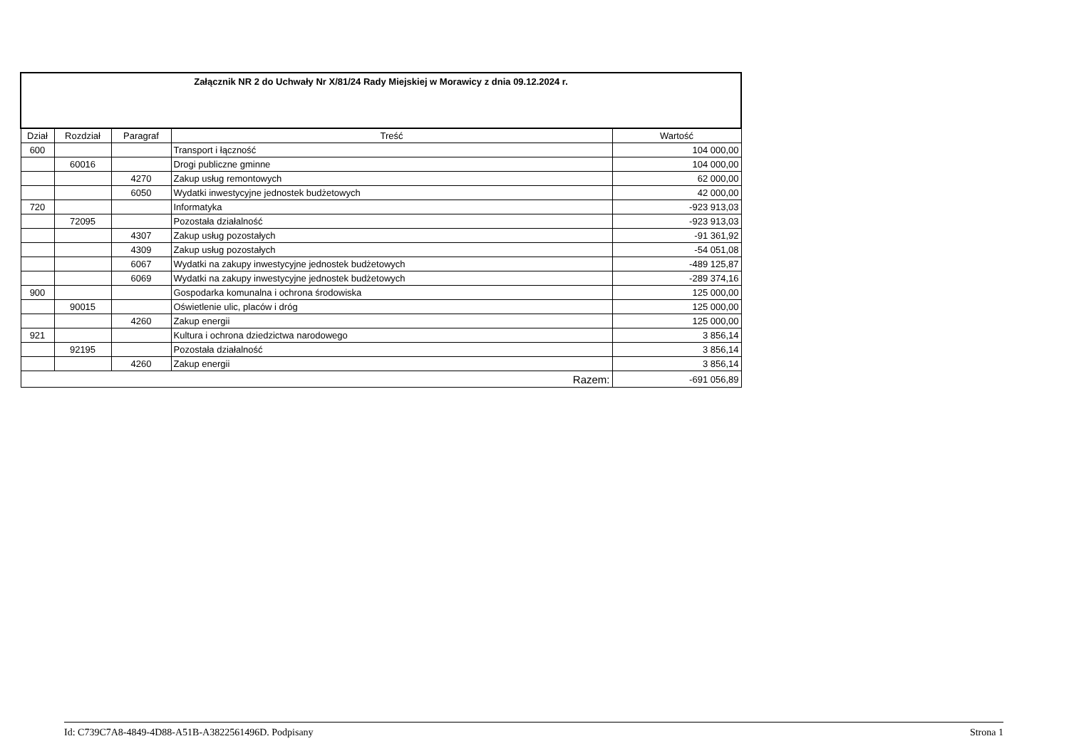| Załącznik NR 2 do Uchwały Nr X/81/24 Rady Miejskiej w Morawicy z dnia 09.12.2024 r. | | | | |
| Dział | Rozdział | Paragraf | Treść | Wartość |
| 600 | | | Transport i łączność | 104 000,00 |
| | 60016 | | Drogi publiczne gminne | 104 000,00 |
| | | 4270 | Zakup usług remontowych | 62 000,00 |
| | | 6050 | Wydatki inwestycyjne jednostek budżetowych | 42 000,00 |
| 720 | | | Informatyka | -923 913,03 |
| | 72095 | | Pozostała działalność | -923 913,03 |
| | | 4307 | Zakup usług pozostałych | -91 361,92 |
| | | 4309 | Zakup usług pozostałych | -54 051,08 |
| | | 6067 | Wydatki na zakupy inwestycyjne jednostek budżetowych | -489 125,87 |
| | | 6069 | Wydatki na zakupy inwestycyjne jednostek budżetowych | -289 374,16 |
| 900 | | | Gospodarka komunalna i ochrona środowiska | 125 000,00 |
| | 90015 | | Oświetlenie ulic, placów i dróg | 125 000,00 |
| | | 4260 | Zakup energii | 125 000,00 |
| 921 | | | Kultura i ochrona dziedzictwa narodowego | 3 856,14 |
| | 92195 | | Pozostała działalność | 3 856,14 |
| | | 4260 | Zakup energii | 3 856,14 |
| Razem: | | | | -691 056,89 |
Id: C739C7A8-4849-4D88-A51B-A3822561496D. Podpisany Strona 1